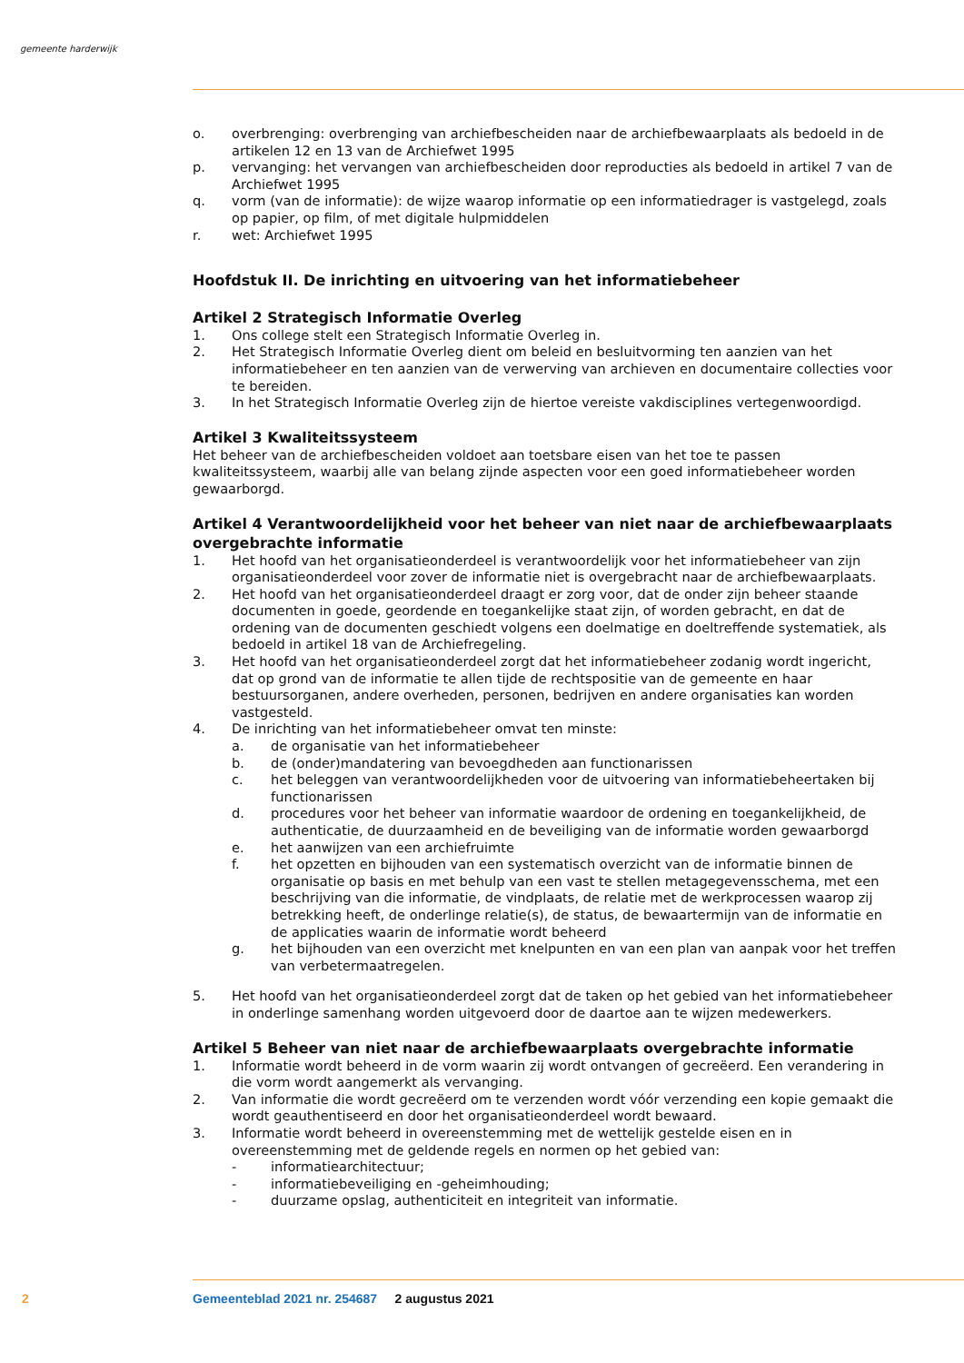gemeente harderwijk
o. overbrenging: overbrenging van archiefbescheiden naar de archiefbewaarplaats als bedoeld in de artikelen 12 en 13 van de Archiefwet 1995
p. vervanging: het vervangen van archiefbescheiden door reproducties als bedoeld in artikel 7 van de Archiefwet 1995
q. vorm (van de informatie): de wijze waarop informatie op een informatiedrager is vastgelegd, zoals op papier, op film, of met digitale hulpmiddelen
r. wet: Archiefwet 1995
Hoofdstuk II. De inrichting en uitvoering van het informatiebeheer
Artikel 2 Strategisch Informatie Overleg
1. Ons college stelt een Strategisch Informatie Overleg in.
2. Het Strategisch Informatie Overleg dient om beleid en besluitvorming ten aanzien van het informatiebeheer en ten aanzien van de verwerving van archieven en documentaire collecties voor te bereiden.
3. In het Strategisch Informatie Overleg zijn de hiertoe vereiste vakdisciplines vertegenwoordigd.
Artikel 3 Kwaliteitssysteem
Het beheer van de archiefbescheiden voldoet aan toetsbare eisen van het toe te passen kwaliteitssysteem, waarbij alle van belang zijnde aspecten voor een goed informatiebeheer worden gewaarborgd.
Artikel 4 Verantwoordelijkheid voor het beheer van niet naar de archiefbewaarplaats overgebrachte informatie
1. Het hoofd van het organisatieonderdeel is verantwoordelijk voor het informatiebeheer van zijn organisatieonderdeel voor zover de informatie niet is overgebracht naar de archiefbewaarplaats.
2. Het hoofd van het organisatieonderdeel draagt er zorg voor, dat de onder zijn beheer staande documenten in goede, geordende en toegankelijke staat zijn, of worden gebracht, en dat de ordening van de documenten geschiedt volgens een doelmatige en doeltreffende systematiek, als bedoeld in artikel 18 van de Archiefregeling.
3. Het hoofd van het organisatieonderdeel zorgt dat het informatiebeheer zodanig wordt ingericht, dat op grond van de informatie te allen tijde de rechtspositie van de gemeente en haar bestuursorganen, andere overheden, personen, bedrijven en andere organisaties kan worden vastgesteld.
4. De inrichting van het informatiebeheer omvat ten minste:
a. de organisatie van het informatiebeheer
b. de (onder)mandatering van bevoegdheden aan functionarissen
c. het beleggen van verantwoordelijkheden voor de uitvoering van informatiebeheertaken bij functionarissen
d. procedures voor het beheer van informatie waardoor de ordening en toegankelijkheid, de authenticatie, de duurzaamheid en de beveiliging van de informatie worden gewaarborgd
e. het aanwijzen van een archiefruimte
f. het opzetten en bijhouden van een systematisch overzicht van de informatie binnen de organisatie op basis en met behulp van een vast te stellen metagegevensschema, met een beschrijving van die informatie, de vindplaats, de relatie met de werkprocessen waarop zij betrekking heeft, de onderlinge relatie(s), de status, de bewaartermijn van de informatie en de applicaties waarin de informatie wordt beheerd
g. het bijhouden van een overzicht met knelpunten en van een plan van aanpak voor het treffen van verbetermaatregelen.
5. Het hoofd van het organisatieonderdeel zorgt dat de taken op het gebied van het informatiebeheer in onderlinge samenhang worden uitgevoerd door de daartoe aan te wijzen medewerkers.
Artikel 5 Beheer van niet naar de archiefbewaarplaats overgebrachte informatie
1. Informatie wordt beheerd in de vorm waarin zij wordt ontvangen of gecreëerd. Een verandering in die vorm wordt aangemerkt als vervanging.
2. Van informatie die wordt gecreëerd om te verzenden wordt vóór verzending een kopie gemaakt die wordt geauthentiseerd en door het organisatieonderdeel wordt bewaard.
3. Informatie wordt beheerd in overeenstemming met de wettelijk gestelde eisen en in overeenstemming met de geldende regels en normen op het gebied van:
- informatiearchitectuur;
- informatiebeveiliging en -geheimhouding;
- duurzame opslag, authenticiteit en integriteit van informatie.
2
Gemeenteblad 2021 nr. 254687 2 augustus 2021